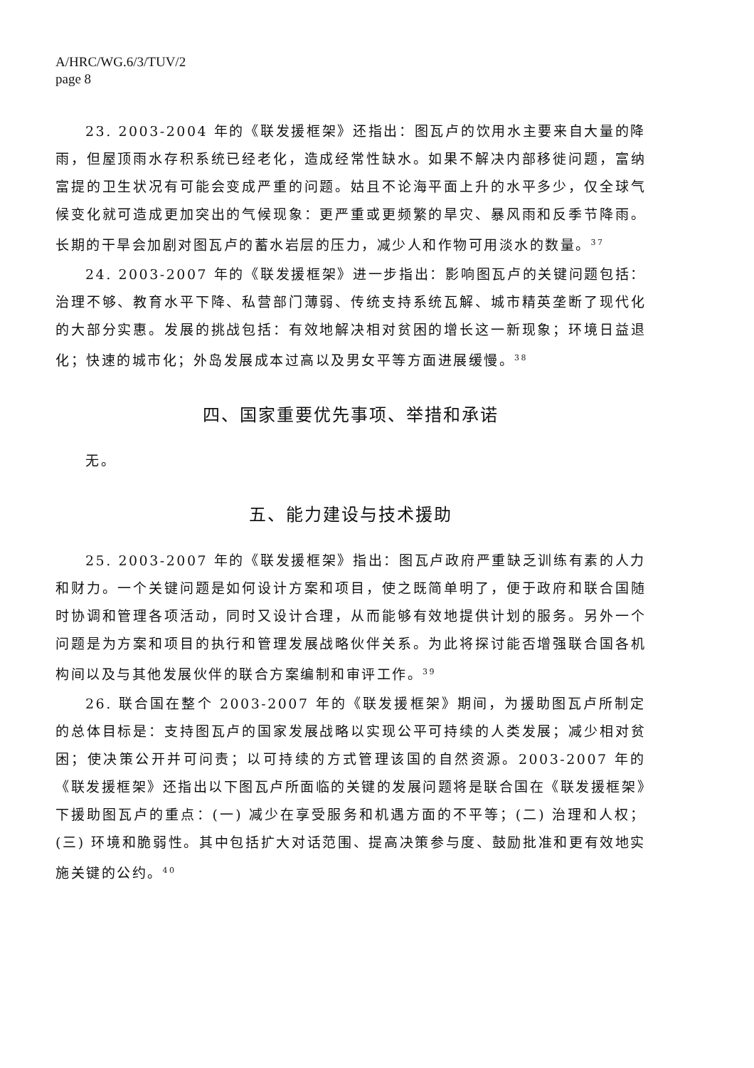A/HRC/WG.6/3/TUV/2
page 8
23. 2003-2004 年的《联发援框架》还指出：图瓦卢的饮用水主要来自大量的降雨，但屋顶雨水存积系统已经老化，造成经常性缺水。如果不解决内部移徙问题，富纳富提的卫生状况有可能会变成严重的问题。姑且不论海平面上升的水平多少，仅全球气候变化就可造成更加突出的气候现象：更严重或更频繁的旱灾、暴风雨和反季节降雨。长期的干旱会加剧对图瓦卢的蓄水岩层的压力，减少人和作物可用淡水的数量。<sup>37</sup>
24. 2003-2007 年的《联发援框架》进一步指出：影响图瓦卢的关键问题包括：治理不够、教育水平下降、私营部门薄弱、传统支持系统瓦解、城市精英垄断了现代化的大部分实惠。发展的挑战包括：有效地解决相对贫困的增长这一新现象；环境日益退化；快速的城市化；外岛发展成本过高以及男女平等方面进展缓慢。<sup>38</sup>
四、国家重要优先事项、举措和承诺
无。
五、能力建设与技术援助
25. 2003-2007 年的《联发援框架》指出：图瓦卢政府严重缺乏训练有素的人力和财力。一个关键问题是如何设计方案和项目，使之既简单明了，便于政府和联合国随时协调和管理各项活动，同时又设计合理，从而能够有效地提供计划的服务。另外一个问题是为方案和项目的执行和管理发展战略伙伴关系。为此将探讨能否增强联合国各机构间以及与其他发展伙伴的联合方案编制和审评工作。<sup>39</sup>
26. 联合国在整个 2003-2007 年的《联发援框架》期间，为援助图瓦卢所制定的总体目标是：支持图瓦卢的国家发展战略以实现公平可持续的人类发展；减少相对贫困；使决策公开并可问责；以可持续的方式管理该国的自然资源。2003-2007 年的《联发援框架》还指出以下图瓦卢所面临的关键的发展问题将是联合国在《联发援框架》下援助图瓦卢的重点：(一) 减少在享受服务和机遇方面的不平等；(二) 治理和人权；(三) 环境和脆弱性。其中包括扩大对话范围、提高决策参与度、鼓励批准和更有效地实施关键的公约。<sup>40</sup>